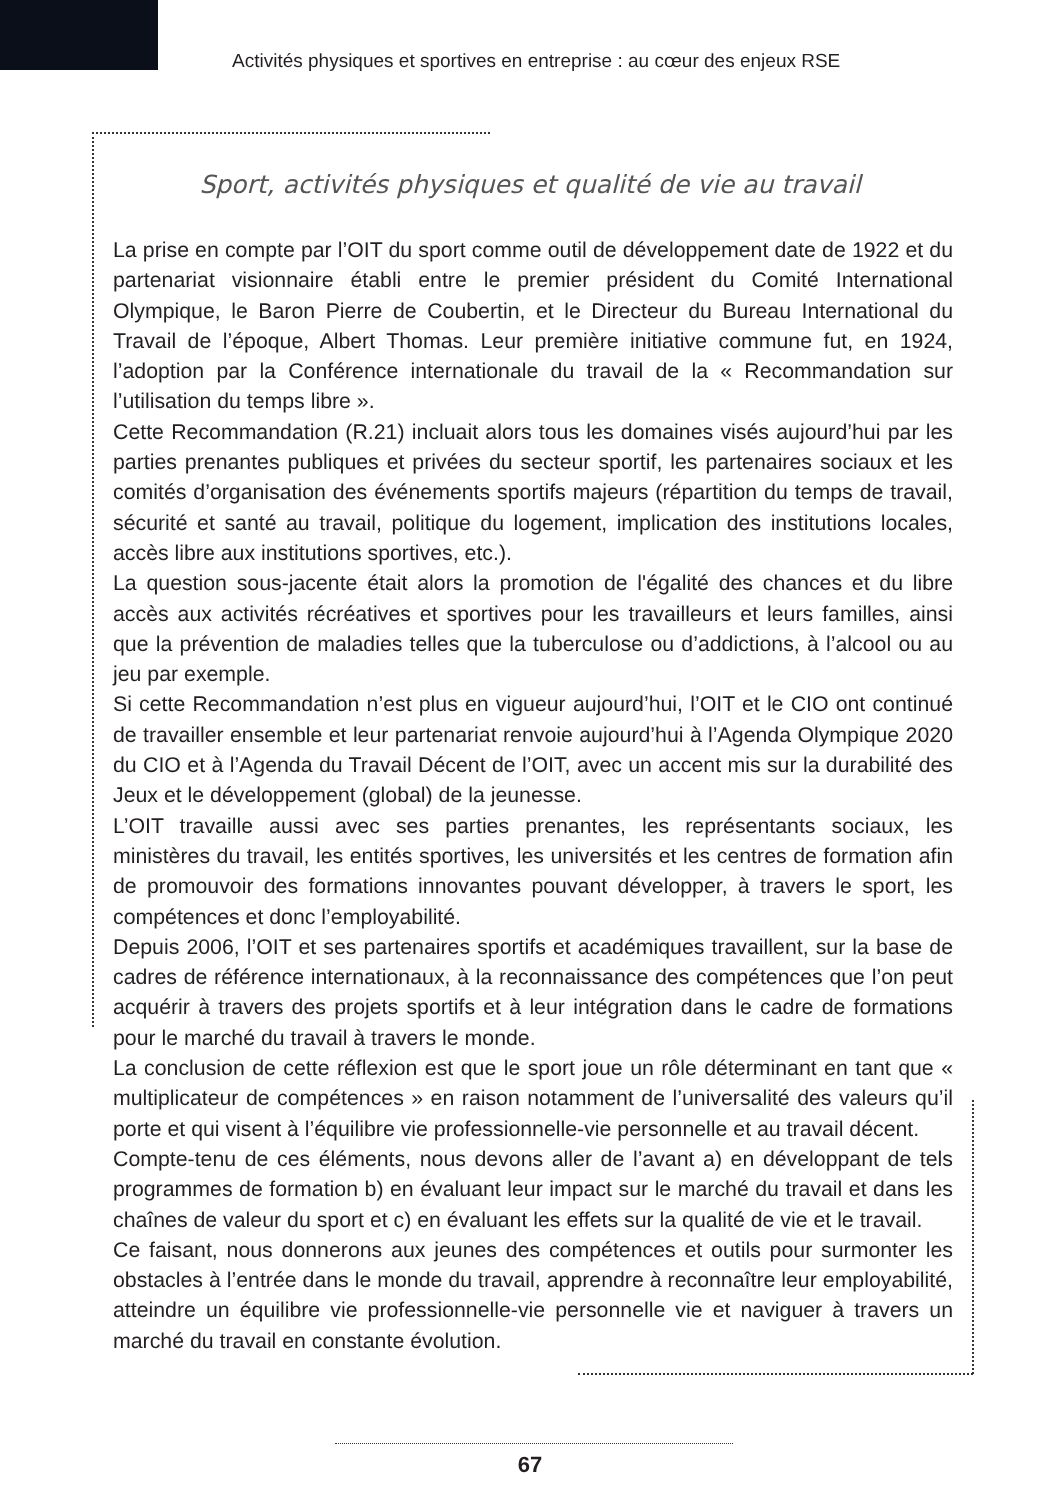Activités physiques et sportives en entreprise : au cœur des enjeux RSE
Sport, activités physiques et qualité de vie au travail
La prise en compte par l’OIT du sport comme outil de développement date de 1922 et du partenariat visionnaire établi entre le premier président du Comité International Olympique, le Baron Pierre de Coubertin, et le Directeur du Bureau International du Travail de l’époque, Albert Thomas. Leur première initiative commune fut, en 1924, l’adoption par la Conférence internationale du travail de la « Recommandation sur l’utilisation du temps libre ».
Cette Recommandation (R.21) incluait alors tous les domaines visés aujourd’hui par les parties prenantes publiques et privées du secteur sportif, les partenaires sociaux et les comités d’organisation des événements sportifs majeurs (répartition du temps de travail, sécurité et santé au travail, politique du logement, implication des institutions locales, accès libre aux institutions sportives, etc.).
La question sous-jacente était alors la promotion de l'égalité des chances et du libre accès aux activités récréatives et sportives pour les travailleurs et leurs familles, ainsi que la prévention de maladies telles que la tuberculose ou d’addictions, à l’alcool ou au jeu par exemple.
Si cette Recommandation n’est plus en vigueur aujourd’hui, l’OIT et le CIO ont continué de travailler ensemble et leur partenariat renvoie aujourd’hui à l’Agenda Olympique 2020 du CIO et à l’Agenda du Travail Décent de l’OIT, avec un accent mis sur la durabilité des Jeux et le développement (global) de la jeunesse.
L’OIT travaille aussi avec ses parties prenantes, les représentants sociaux, les ministères du travail, les entités sportives, les universités et les centres de formation afin de promouvoir des formations innovantes pouvant développer, à travers le sport, les compétences et donc l’employabilité.
Depuis 2006, l’OIT et ses partenaires sportifs et académiques travaillent, sur la base de cadres de référence internationaux, à la reconnaissance des compétences que l’on peut acquérir à travers des projets sportifs et à leur intégration dans le cadre de formations pour le marché du travail à travers le monde.
La conclusion de cette réflexion est que le sport joue un rôle déterminant en tant que « multiplicateur de compétences » en raison notamment de l’universalité des valeurs qu’il porte et qui visent à l’équilibre vie professionnelle-vie personnelle et au travail décent.
Compte-tenu de ces éléments, nous devons aller de l’avant a) en développant de tels programmes de formation b) en évaluant leur impact sur le marché du travail et dans les chaînes de valeur du sport et c) en évaluant les effets sur la qualité de vie et le travail.
Ce faisant, nous donnerons aux jeunes des compétences et outils pour surmonter les obstacles à l’entrée dans le monde du travail, apprendre à reconnaître leur employabilité, atteindre un équilibre vie professionnelle-vie personnelle vie et naviguer à travers un marché du travail en constante évolution.
67